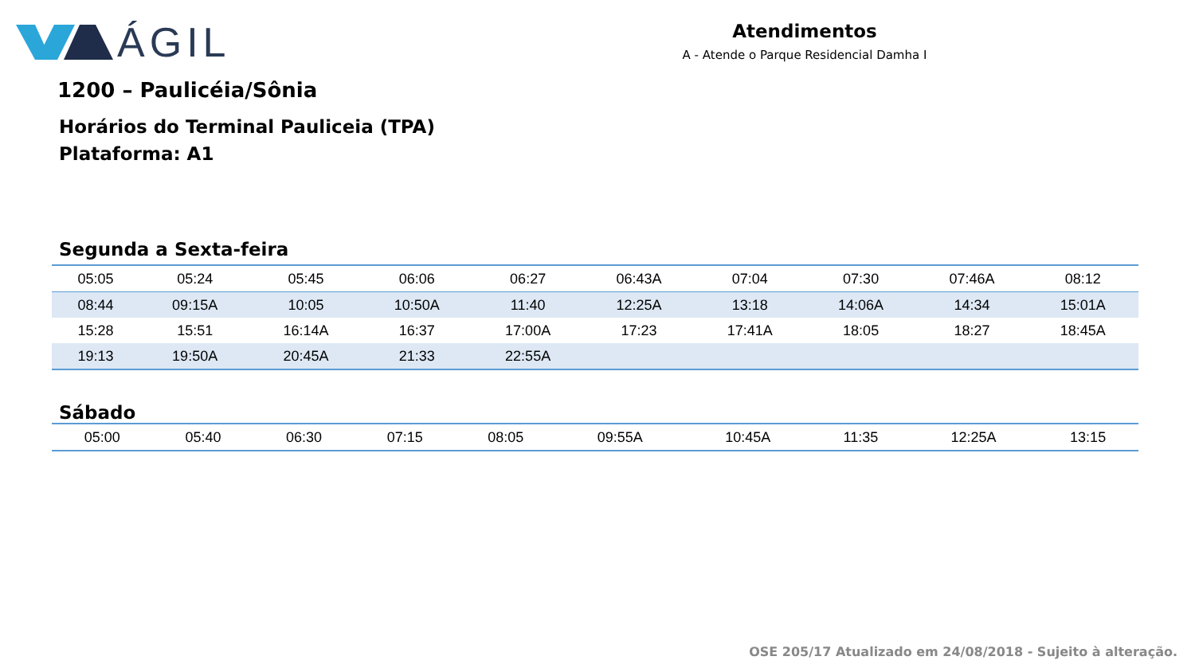ÁGIL
Atendimentos
A - Atende o Parque Residencial Damha I
1200 – Paulicéia/Sônia
Horários do Terminal Pauliceia (TPA)
Plataforma: A1
Segunda a Sexta-feira
| 05:05 | 05:24 | 05:45 | 06:06 | 06:27 | 06:43A | 07:04 | 07:30 | 07:46A | 08:12 |
| 08:44 | 09:15A | 10:05 | 10:50A | 11:40 | 12:25A | 13:18 | 14:06A | 14:34 | 15:01A |
| 15:28 | 15:51 | 16:14A | 16:37 | 17:00A | 17:23 | 17:41A | 18:05 | 18:27 | 18:45A |
| 19:13 | 19:50A | 20:45A | 21:33 | 22:55A | | | | | |
Sábado
| 05:00 | 05:40 | 06:30 | 07:15 | 08:05 | 09:55A | 10:45A | 11:35 | 12:25A | 13:15 |
OSE 205/17 Atualizado em 24/08/2018 - Sujeito à alteração.